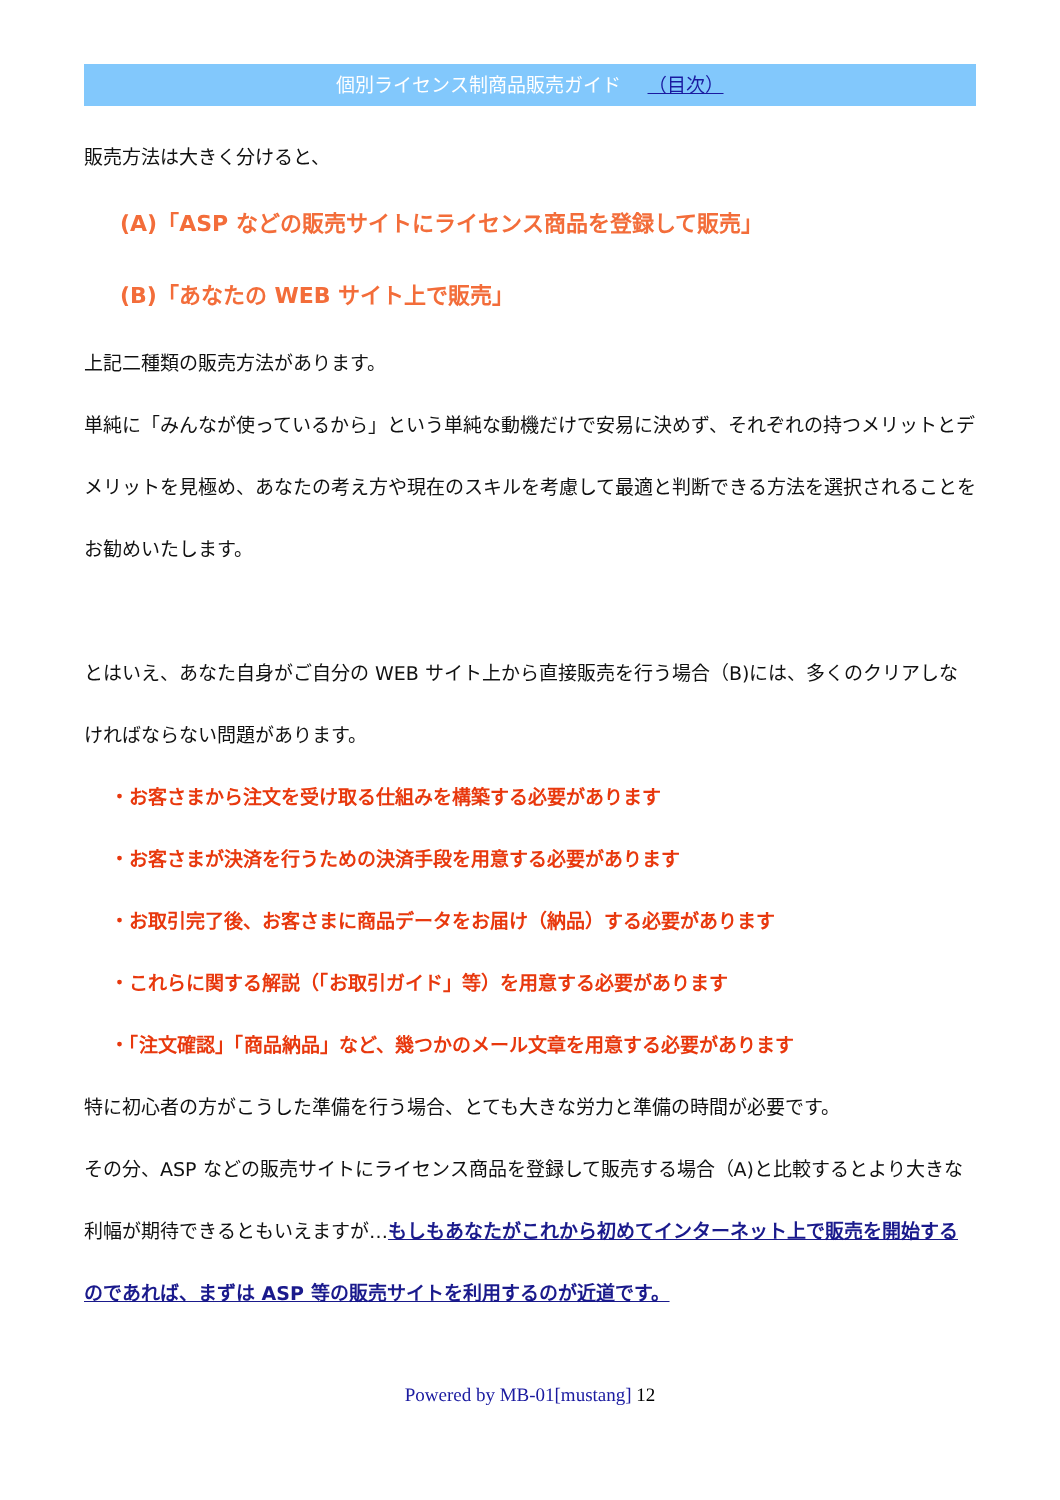個別ライセンス制商品販売ガイド （目次）
販売方法は大きく分けると、
(A)「ASP などの販売サイトにライセンス商品を登録して販売」
(B)「あなたの WEB サイト上で販売」
上記二種類の販売方法があります。
単純に「みんなが使っているから」という単純な動機だけで安易に決めず、それぞれの持つメリットとデメリットを見極め、あなたの考え方や現在のスキルを考慮して最適と判断できる方法を選択されることをお勧めいたします。
とはいえ、あなた自身がご自分の WEB サイト上から直接販売を行う場合（B)には、多くのクリアしなければならない問題があります。
・お客さまから注文を受け取る仕組みを構築する必要があります
・お客さまが決済を行うための決済手段を用意する必要があります
・お取引完了後、お客さまに商品データをお届け（納品）する必要があります
・これらに関する解説（「お取引ガイド」等）を用意する必要があります
・「注文確認」「商品納品」など、幾つかのメール文章を用意する必要があります
特に初心者の方がこうした準備を行う場合、とても大きな労力と準備の時間が必要です。
その分、ASP などの販売サイトにライセンス商品を登録して販売する場合（A)と比較するとより大きな利幅が期待できるともいえますが…もしもあなたがこれから初めてインターネット上で販売を開始するのであれば、まずは ASP 等の販売サイトを利用するのが近道です。
Powered by MB-01[mustang] 12